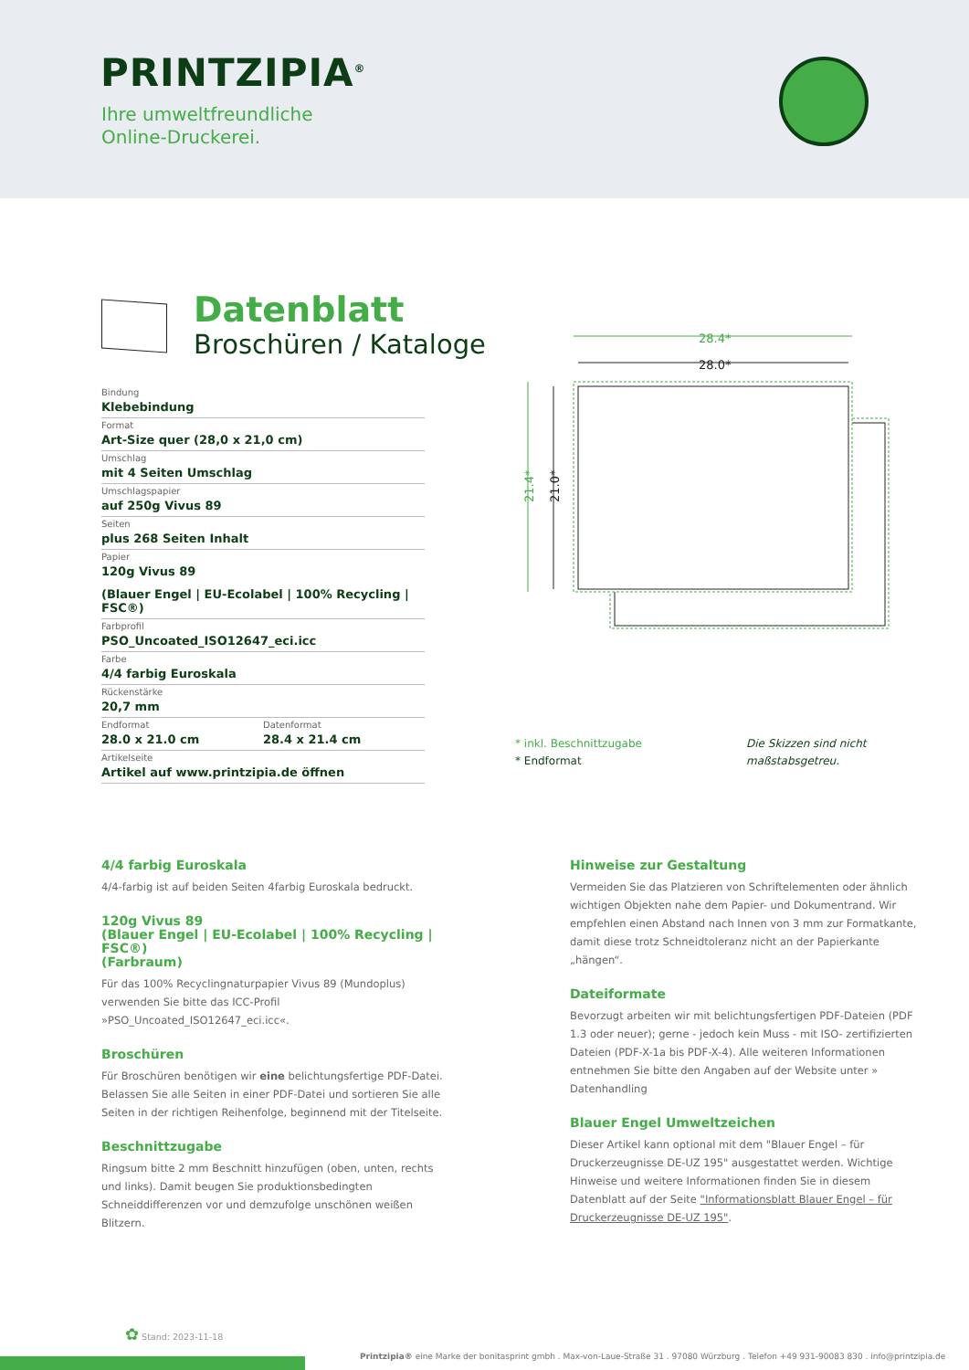PRINTZIPIA<sup>®</sup>
Ihre umweltfreundliche
Online-Druckerei.
Datenblatt
Broschüren / Kataloge
Bindung
Klebebindung
Format
Art-Size quer (28,0 x 21,0 cm)
Umschlag
mit 4 Seiten Umschlag
Umschlagspapier
auf 250g Vivus 89
Seiten
plus 268 Seiten Inhalt
Papier
120g Vivus 89
(Blauer Engel | EU-Ecolabel | 100% Recycling | FSC®)
Farbprofil
PSO_Uncoated_ISO12647_eci.icc
Farbe
4/4 farbig Euroskala
Rückenstärke
20,7 mm
Endformat
28.0 x 21.0 cm
Datenformat
28.4 x 21.4 cm
Artikelseite
Artikel auf www.printzipia.de öffnen
28.4*
28.0*
21.4*
21.0*
* inkl. Beschnittzugabe
* Endformat
Die Skizzen sind nicht
maßstabsgetreu.
4/4 farbig Euroskala
4/4-farbig ist auf beiden Seiten 4farbig Euroskala bedruckt.
120g Vivus 89
(Blauer Engel | EU-Ecolabel | 100% Recycling | FSC®)
(Farbraum)
Für das 100% Recyclingnaturpapier Vivus 89 (Mundoplus) verwenden Sie bitte das ICC-Profil »PSO_Uncoated_ISO12647_eci.icc«.
Broschüren
Für Broschüren benötigen wir eine belichtungsfertige PDF-Datei. Belassen Sie alle Seiten in einer PDF-Datei und sortieren Sie alle Seiten in der richtigen Reihenfolge, beginnend mit der Titelseite.
Beschnittzugabe
Ringsum bitte 2 mm Beschnitt hinzufügen (oben, unten, rechts und links). Damit beugen Sie produktionsbedingten Schneiddifferenzen vor und demzufolge unschönen weißen Blitzern.
Hinweise zur Gestaltung
Vermeiden Sie das Platzieren von Schriftelementen oder ähnlich wichtigen Objekten nahe dem Papier- und Dokumentrand. Wir empfehlen einen Abstand nach Innen von 3 mm zur Formatkante, damit diese trotz Schneidtoleranz nicht an der Papierkante „hängen“.
Dateiformate
Bevorzugt arbeiten wir mit belichtungsfertigen PDF-Dateien (PDF 1.3 oder neuer); gerne - jedoch kein Muss - mit ISO- zertifizierten Dateien (PDF-X-1a bis PDF-X-4). Alle weiteren Informationen entnehmen Sie bitte den Angaben auf der Website unter » Datenhandling
Blauer Engel Umweltzeichen
Dieser Artikel kann optional mit dem "Blauer Engel – für Druckerzeugnisse DE-UZ 195" ausgestattet werden. Wichtige Hinweise und weitere Informationen finden Sie in diesem Datenblatt auf der Seite "Informationsblatt Blauer Engel – für Druckerzeugnisse DE-UZ 195".
✿ Stand: 2023-11-18
Printzipia® eine Marke der bonitasprint gmbh . Max-von-Laue-Straße 31 . 97080 Würzburg . Telefon +49 931-90083 830 . info@printzipia.de